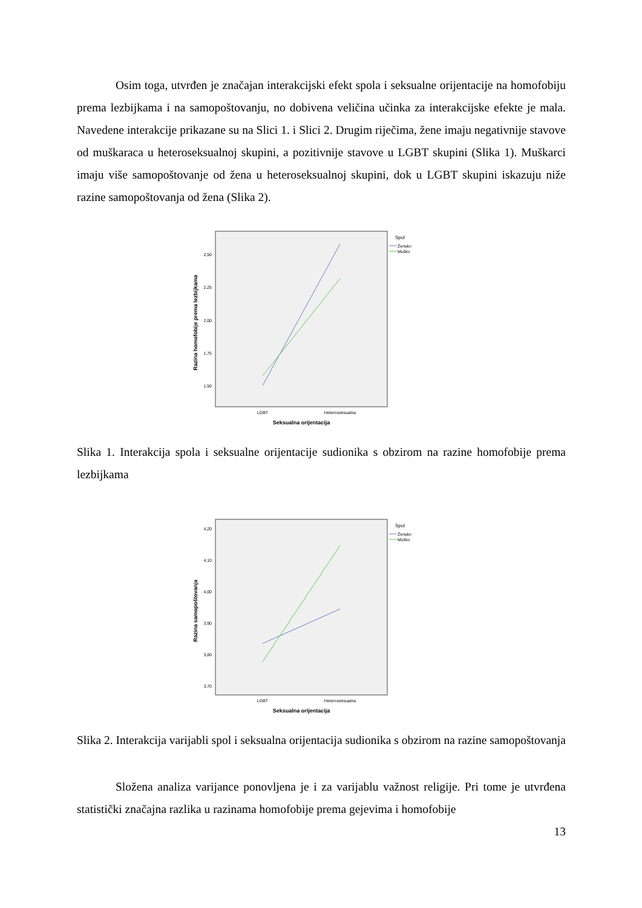Osim toga, utvrđen je značajan interakcijski efekt spola i seksualne orijentacije na homofobiju prema lezbijkama i na samopoštovanju, no dobivena veličina učinka za interakcijske efekte je mala. Navedene interakcije prikazane su na Slici 1. i Slici 2. Drugim riječima, žene imaju negativnije stavove od muškaraca u heteroseksualnoj skupini, a pozitivnije stavove u LGBT skupini (Slika 1). Muškarci imaju više samopoštovanje od žena u heteroseksualnoj skupini, dok u LGBT skupini iskazuju niže razine samopoštovanja od žena (Slika 2).
Razina homofobije prema lezbijkama
2,50
2,25
2,00
1,75
1,50
LGBT
Heteroseksualna
Seksualna orijentacija
Spol
Žensko
Muško
Slika 1. Interakcija spola i seksualne orijentacije sudionika s obzirom na razine homofobije prema lezbijkama
Razina samopoštovanja
4,20
4,10
4,00
3,90
3,80
3,70
LGBT
Heteroseksualna
Seksualna orijentacija
Spol
Žensko
Muško
Slika 2. Interakcija varijabli spol i seksualna orijentacija sudionika s obzirom na razine samopoštovanja
Složena analiza varijance ponovljena je i za varijablu važnost religije. Pri tome je utvrđena statistički značajna razlika u razinama homofobije prema gejevima i homofobije
13